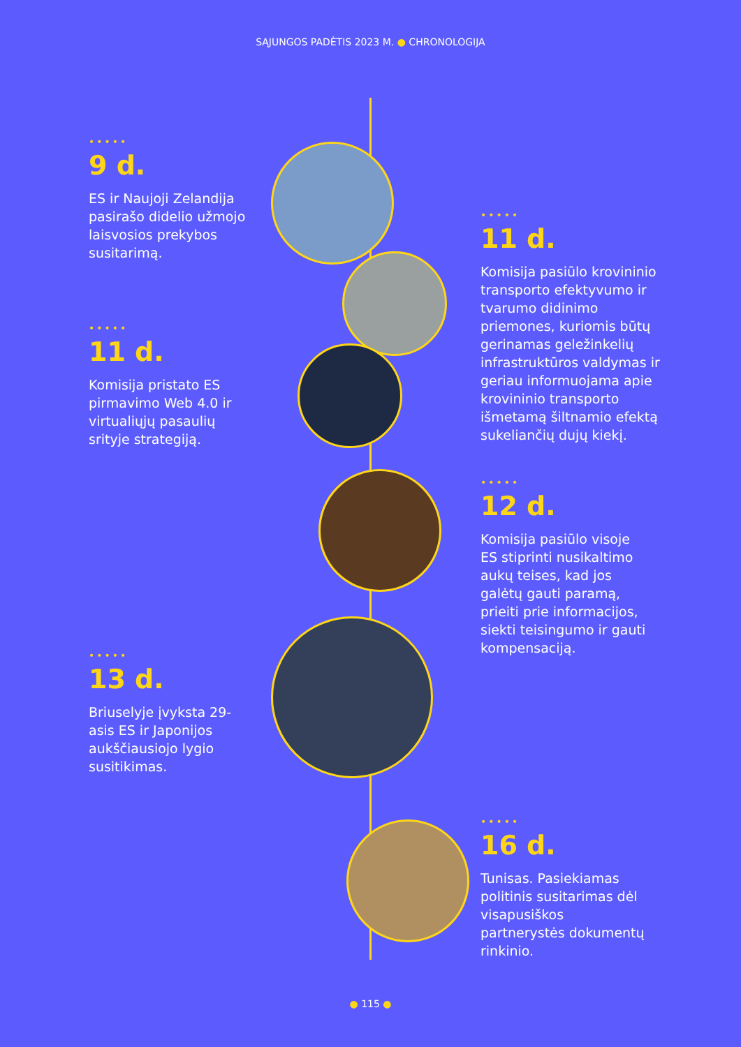SĄJUNGOS PADĖTIS 2023 M. ● CHRONOLOGIJA
•••••
9 d.
ES ir Naujoji Zelandija pasirašo didelio užmojo laisvosios prekybos susitarimą.
•••••
11 d.
Komisija pasiūlo krovininio transporto efektyvumo ir tvarumo didinimo priemones, kuriomis būtų gerinamas geležinkelių infrastruktūros valdymas ir geriau informuojama apie krovininio transporto išmetamą šiltnamio efektą sukeliančių dujų kiekį.
•••••
11 d.
Komisija pristato ES pirmavimo Web 4.0 ir virtualiųjų pasaulių srityje strategiją.
•••••
12 d.
Komisija pasiūlo visoje ES stiprinti nusikaltimo aukų teises, kad jos galėtų gauti paramą, prieiti prie informacijos, siekti teisingumo ir gauti kompensaciją.
•••••
13 d.
Briuselyje įvyksta 29-asis ES ir Japonijos aukščiausiojo lygio susitikimas.
•••••
16 d.
Tunisas. Pasiekiamas politinis susitarimas dėl visapusiškos partnerystės dokumentų rinkinio.
● 115 ●